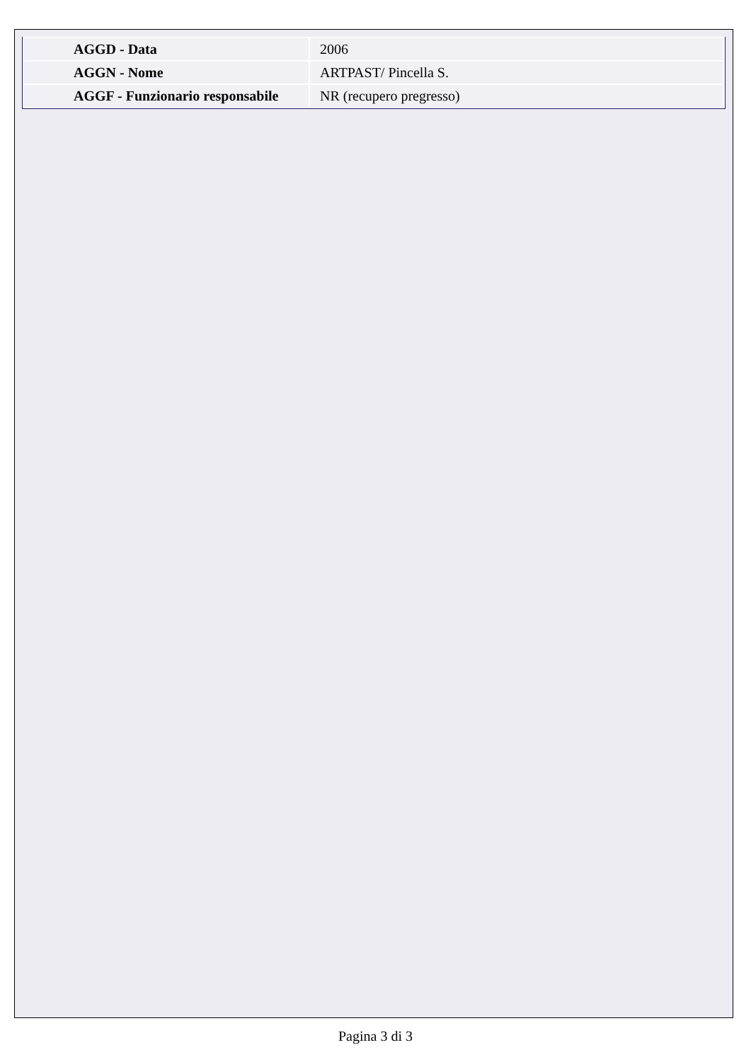| AGGD - Data | 2006 |
| AGGN - Nome | ARTPAST/ Pincella S. |
| AGGF - Funzionario responsabile | NR (recupero pregresso) |
Pagina 3 di 3